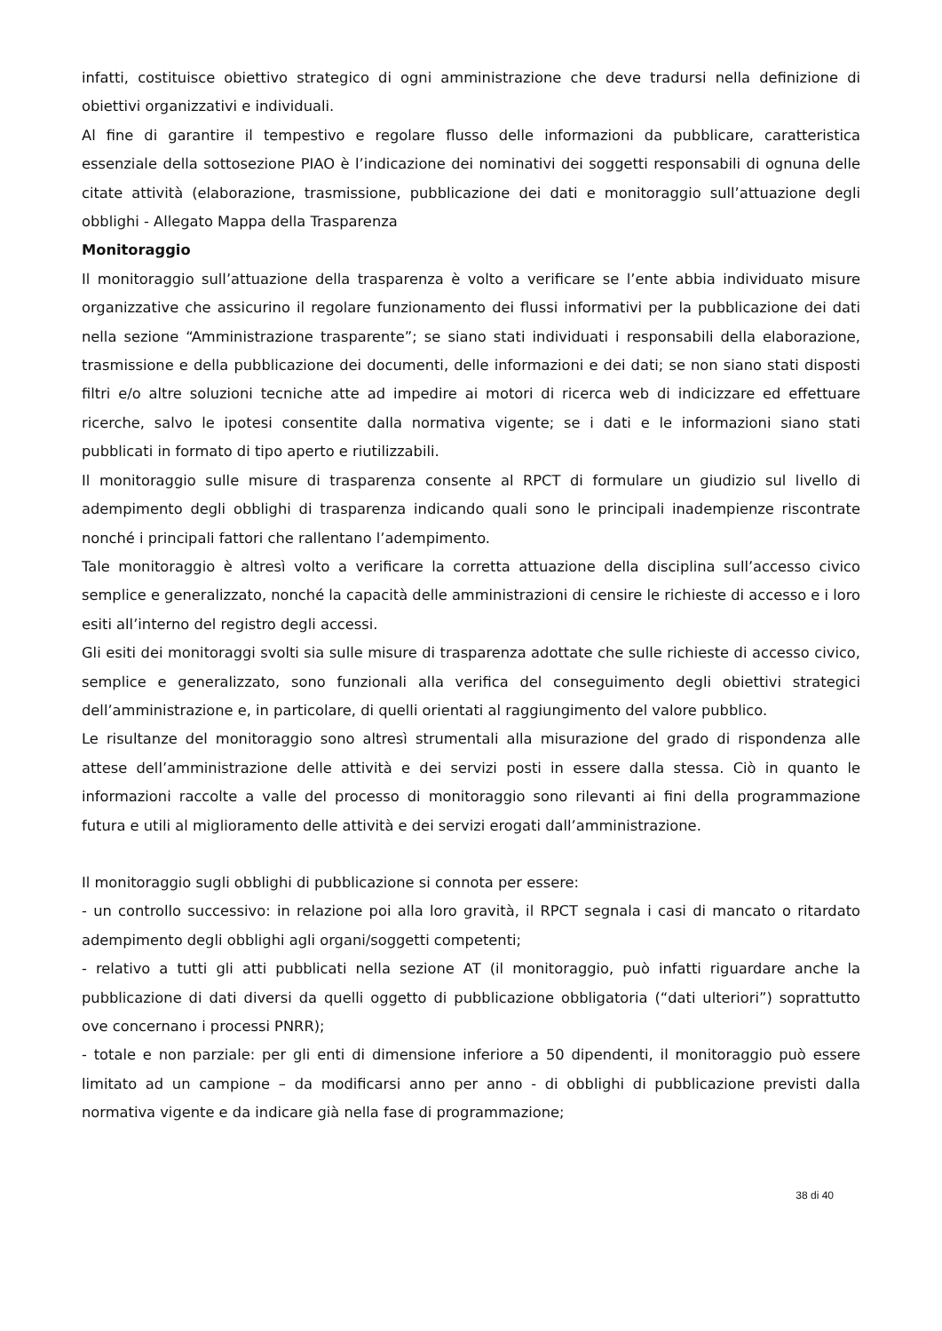infatti, costituisce obiettivo strategico di ogni amministrazione che deve tradursi nella definizione di obiettivi organizzativi e individuali.
Al fine di garantire il tempestivo e regolare flusso delle informazioni da pubblicare, caratteristica essenziale della sottosezione PIAO è l’indicazione dei nominativi dei soggetti responsabili di ognuna delle citate attività (elaborazione, trasmissione, pubblicazione dei dati e monitoraggio sull’attuazione degli obblighi - Allegato Mappa della Trasparenza
Monitoraggio
Il monitoraggio sull’attuazione della trasparenza è volto a verificare se l’ente abbia individuato misure organizzative che assicurino il regolare funzionamento dei flussi informativi per la pubblicazione dei dati nella sezione “Amministrazione trasparente”; se siano stati individuati i responsabili della elaborazione, trasmissione e della pubblicazione dei documenti, delle informazioni e dei dati; se non siano stati disposti filtri e/o altre soluzioni tecniche atte ad impedire ai motori di ricerca web di indicizzare ed effettuare ricerche, salvo le ipotesi consentite dalla normativa vigente; se i dati e le informazioni siano stati pubblicati in formato di tipo aperto e riutilizzabili.
Il monitoraggio sulle misure di trasparenza consente al RPCT di formulare un giudizio sul livello di adempimento degli obblighi di trasparenza indicando quali sono le principali inadempienze riscontrate nonché i principali fattori che rallentano l’adempimento.
Tale monitoraggio è altresì volto a verificare la corretta attuazione della disciplina sull’accesso civico semplice e generalizzato, nonché la capacità delle amministrazioni di censire le richieste di accesso e i loro esiti all’interno del registro degli accessi.
Gli esiti dei monitoraggi svolti sia sulle misure di trasparenza adottate che sulle richieste di accesso civico, semplice e generalizzato, sono funzionali alla verifica del conseguimento degli obiettivi strategici dell’amministrazione e, in particolare, di quelli orientati al raggiungimento del valore pubblico.
Le risultanze del monitoraggio sono altresì strumentali alla misurazione del grado di rispondenza alle attese dell’amministrazione delle attività e dei servizi posti in essere dalla stessa. Ciò in quanto le informazioni raccolte a valle del processo di monitoraggio sono rilevanti ai fini della programmazione futura e utili al miglioramento delle attività e dei servizi erogati dall’amministrazione.
Il monitoraggio sugli obblighi di pubblicazione si connota per essere:
- un controllo successivo: in relazione poi alla loro gravità, il RPCT segnala i casi di mancato o ritardato adempimento degli obblighi agli organi/soggetti competenti;
- relativo a tutti gli atti pubblicati nella sezione AT (il monitoraggio, può infatti riguardare anche la pubblicazione di dati diversi da quelli oggetto di pubblicazione obbligatoria (“dati ulteriori”) soprattutto ove concernano i processi PNRR);
- totale e non parziale: per gli enti di dimensione inferiore a 50 dipendenti, il monitoraggio può essere limitato ad un campione – da modificarsi anno per anno - di obblighi di pubblicazione previsti dalla normativa vigente e da indicare già nella fase di programmazione;
38 di 40